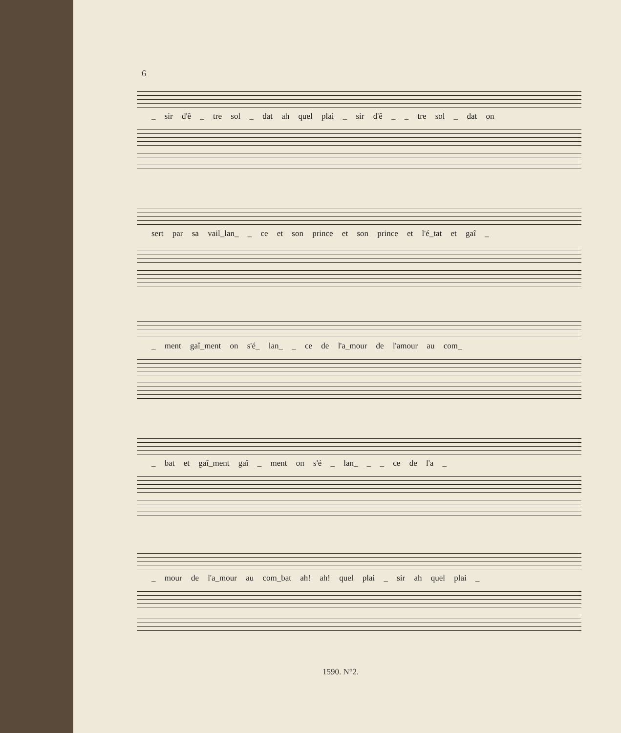6
_ sir d'ê _ tre sol _ dat ah quel plai _ sir d'ê _ _ tre sol _ dat on
sert par sa vail_lan_ _ ce et son prince et son prince et l'é_tat et gaî _
_ ment gaî_ment on s'é_ lan_ _ ce de l'a_mour de l'amour au com_
_ bat et gaî_ment gaî _ ment on s'é _ lan_ _ _ ce de l'a _
_ mour de l'a_mour au com_bat ah! ah! quel plai _ sir ah quel plai _
1590. N°2.